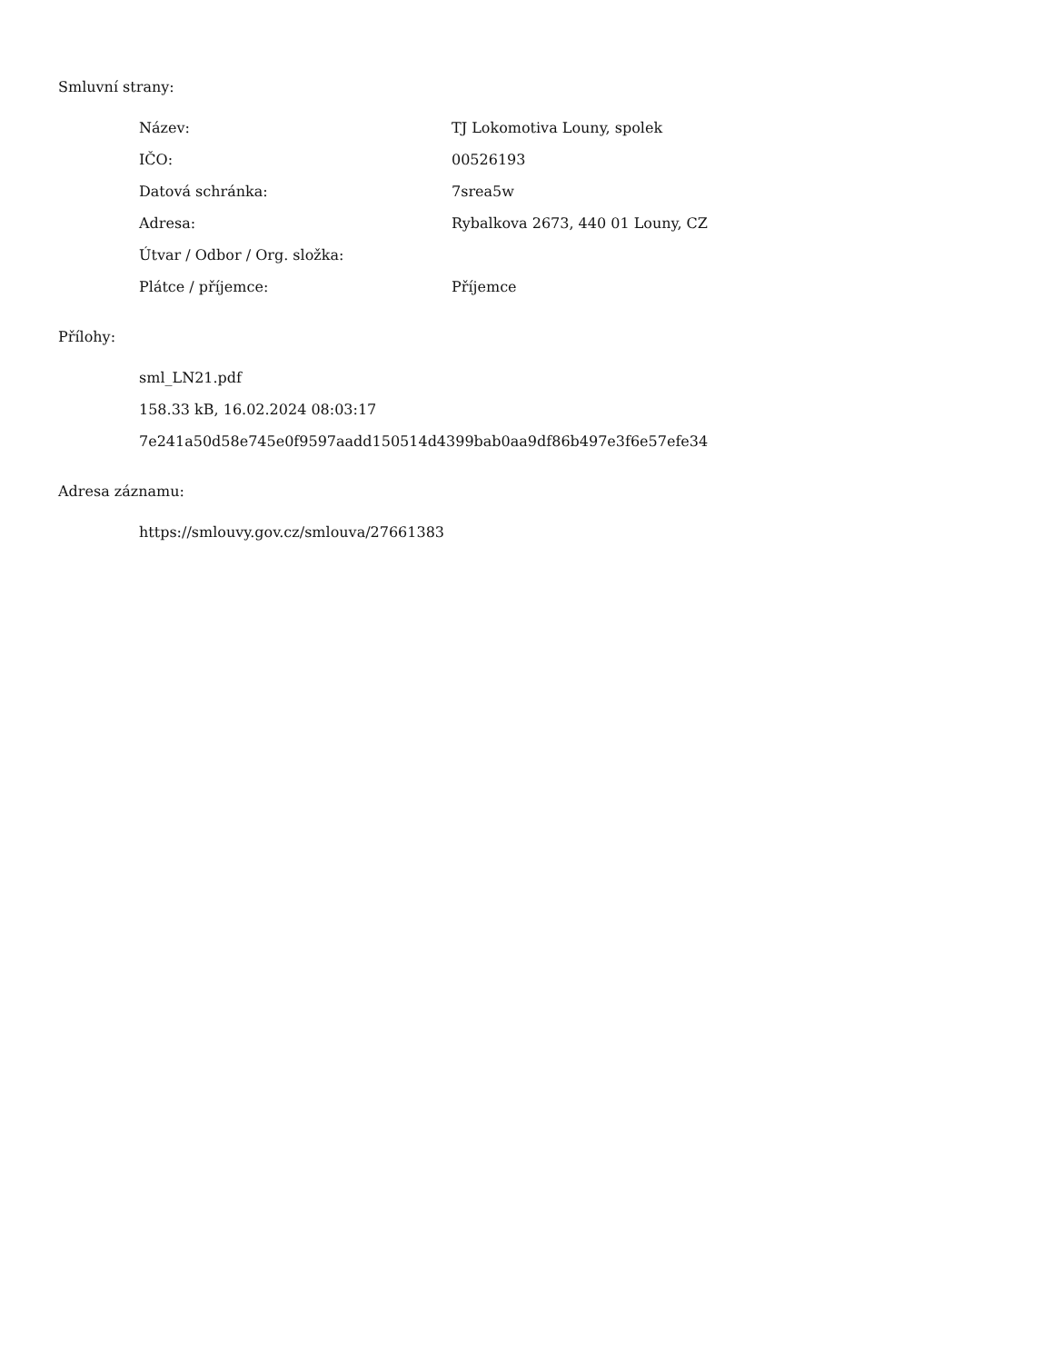Smluvní strany:
| Název: | TJ Lokomotiva Louny, spolek |
| IČO: | 00526193 |
| Datová schránka: | 7srea5w |
| Adresa: | Rybalkova 2673, 440 01 Louny, CZ |
| Útvar / Odbor / Org. složka: | |
| Plátce / příjemce: | Příjemce |
Přílohy:
sml_LN21.pdf
158.33 kB, 16.02.2024 08:03:17
7e241a50d58e745e0f9597aadd150514d4399bab0aa9df86b497e3f6e57efe34
Adresa záznamu:
https://smlouvy.gov.cz/smlouva/27661383